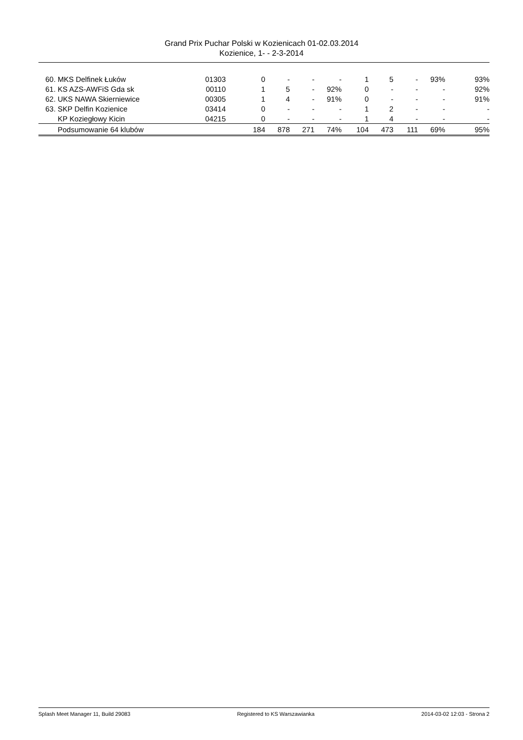Grand Prix Puchar Polski w Kozienicach 01-02.03.2014
Kozienice, 1- - 2-3-2014
| 60. MKS Delfinek Łuków | 01303 | 0 | - | - | - | 1 | 5 | - | 93% | 93% |
| 61. KS AZS-AWFiS Gda sk | 00110 | 1 | 5 | - | 92% | 0 | - | - | - | 92% |
| 62. UKS NAWA Skierniewice | 00305 | 1 | 4 | - | 91% | 0 | - | - | - | 91% |
| 63. SKP Delfin Kozienice | 03414 | 0 | - | - | - | 1 | 2 | - | - | - |
| KP Koziegłowy Kicin | 04215 | 0 | - | - | - | 1 | 4 | - | - | - |
| Podsumowanie 64 klubów | | 184 | 878 | 271 | 74% | 104 | 473 | 111 | 69% | 95% |
Splash Meet Manager 11, Build 29083 Registered to KS Warszawianka 2014-03-02 12:03 - Strona 2